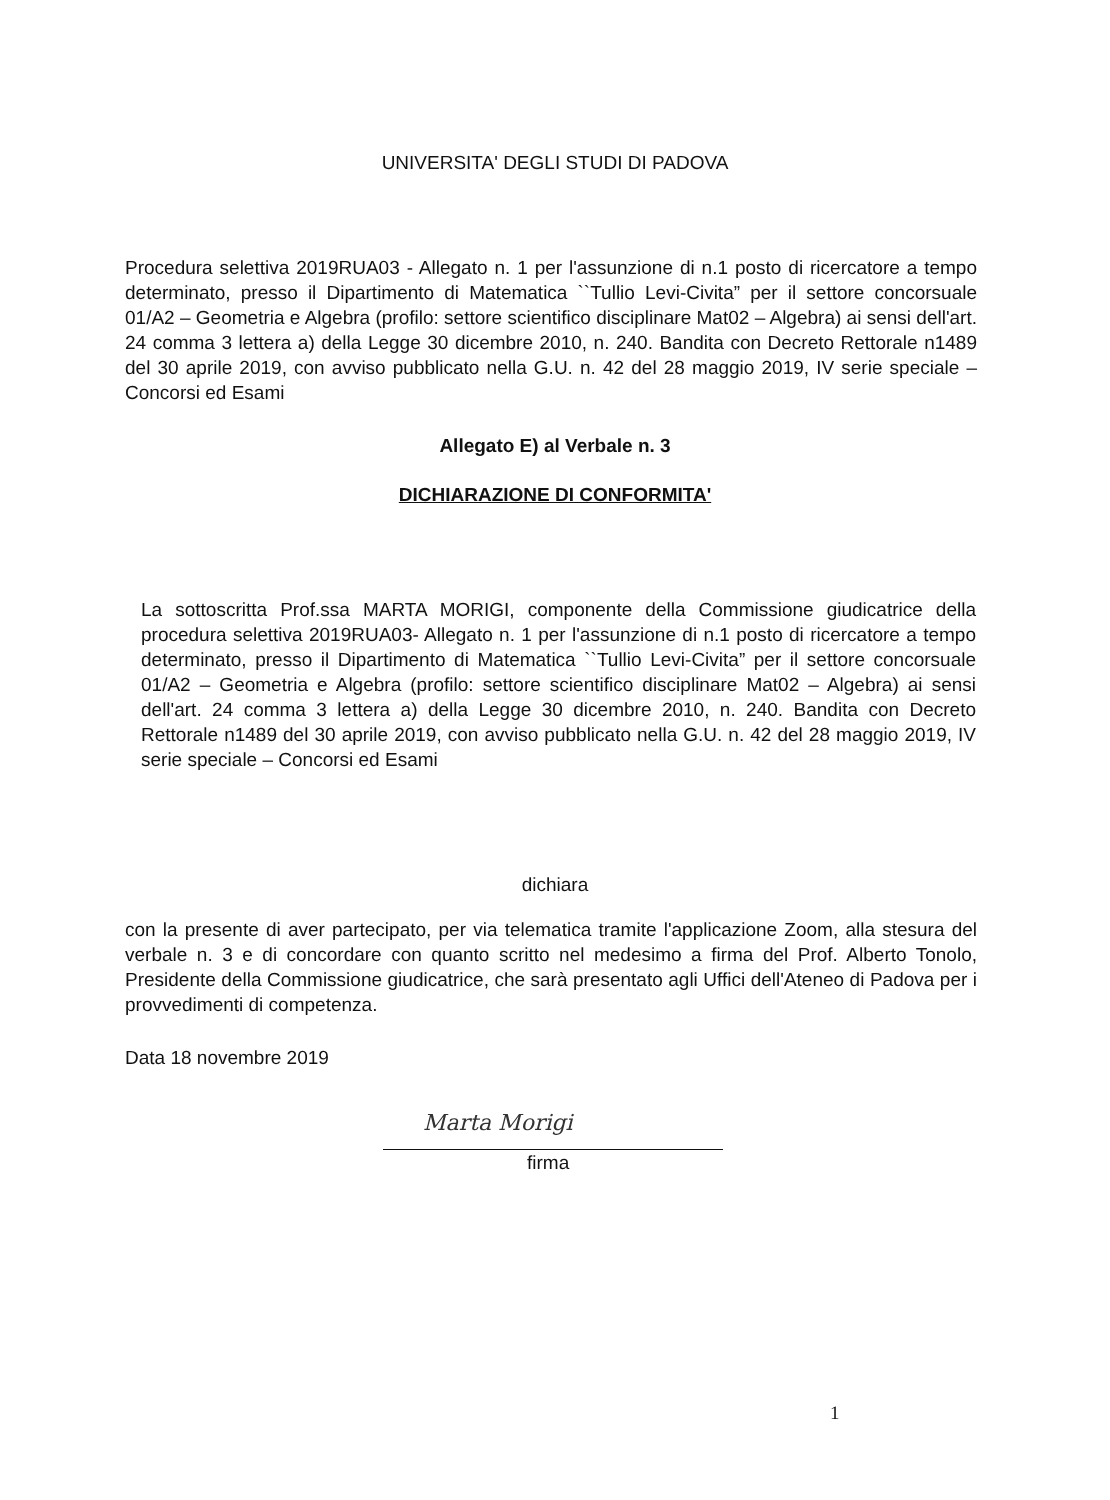UNIVERSITA' DEGLI STUDI DI PADOVA
Procedura selettiva 2019RUA03 - Allegato n. 1 per l'assunzione di n.1 posto di ricercatore a tempo determinato, presso il Dipartimento di Matematica ``Tullio Levi-Civita” per il settore concorsuale 01/A2 – Geometria e Algebra (profilo: settore scientifico disciplinare Mat02 – Algebra) ai sensi dell'art. 24 comma 3 lettera a) della Legge 30 dicembre 2010, n. 240. Bandita con Decreto Rettorale n1489 del 30 aprile 2019, con avviso pubblicato nella G.U. n. 42 del 28 maggio 2019, IV serie speciale – Concorsi ed Esami
Allegato E) al Verbale n. 3
DICHIARAZIONE DI CONFORMITA'
La sottoscritta Prof.ssa MARTA MORIGI, componente della Commissione giudicatrice della procedura selettiva 2019RUA03- Allegato n. 1 per l'assunzione di n.1 posto di ricercatore a tempo determinato, presso il Dipartimento di Matematica ``Tullio Levi-Civita” per il settore concorsuale 01/A2 – Geometria e Algebra (profilo: settore scientifico disciplinare Mat02 – Algebra) ai sensi dell'art. 24 comma 3 lettera a) della Legge 30 dicembre 2010, n. 240. Bandita con Decreto Rettorale n1489 del 30 aprile 2019, con avviso pubblicato nella G.U. n. 42 del 28 maggio 2019, IV serie speciale – Concorsi ed Esami
dichiara
con la presente di aver partecipato, per via telematica tramite l'applicazione Zoom, alla stesura del verbale n. 3 e di concordare con quanto scritto nel medesimo a firma del Prof. Alberto Tonolo, Presidente della Commissione giudicatrice, che sarà presentato agli Uffici dell'Ateneo di Padova per i provvedimenti di competenza.
Data 18 novembre 2019
Marta Morigi
firma
1